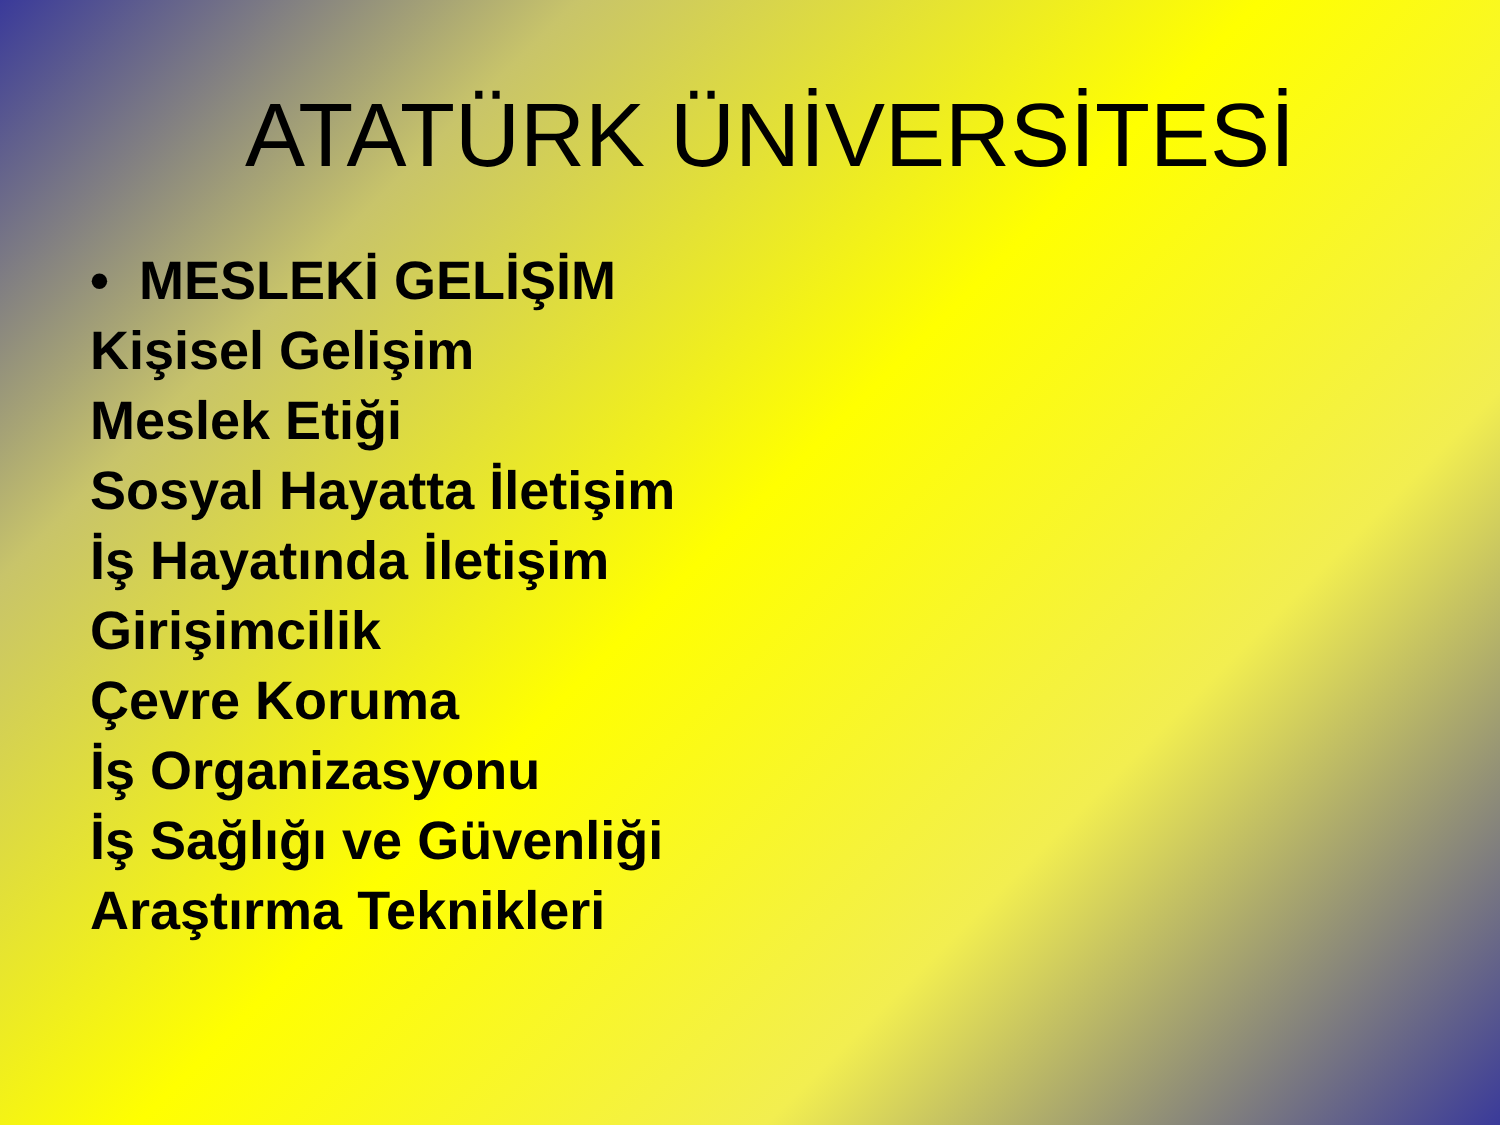ATATÜRK ÜNİVERSİTESİ
• MESLEKİ GELİŞİM
Kişisel Gelişim
Meslek Etiği
Sosyal Hayatta İletişim
İş Hayatında İletişim
Girişimcilik
Çevre Koruma
İş Organizasyonu
İş Sağlığı ve Güvenliği
Araştırma Teknikleri